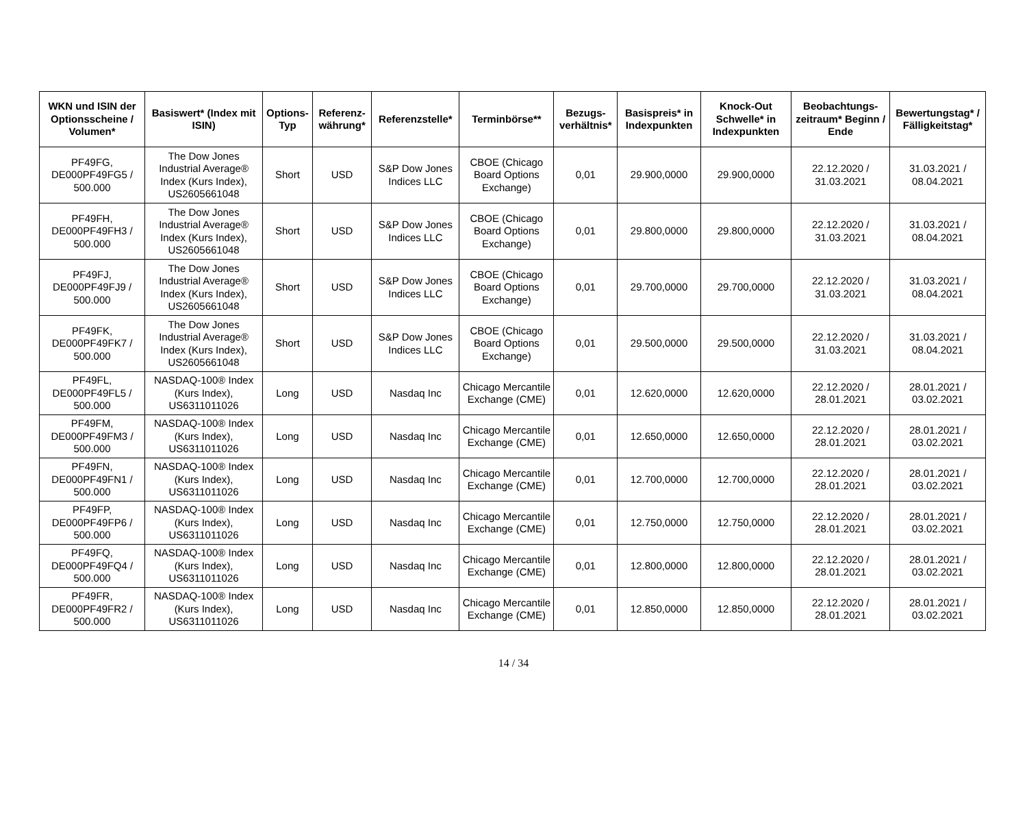| WKN und ISIN der Optionsscheine / Volumen* | Basiswert* (Index mit ISIN) | Options-Typ | Referenz-währung* | Referenzstelle* | Terminbörse** | Bezugs-verhältnis* | Basispreis* in Indexpunkten | Knock-Out Schwelle* in Indexpunkten | Beobachtungs-zeitraum* Beginn / Ende | Bewertungstag* / Fälligkeitstag* |
| --- | --- | --- | --- | --- | --- | --- | --- | --- | --- | --- |
| PF49FG, DE000PF49FG5 / 500.000 | The Dow Jones Industrial Average® Index (Kurs Index), US2605661048 | Short | USD | S&P Dow Jones Indices LLC | CBOE (Chicago Board Options Exchange) | 0,01 | 29.900,0000 | 29.900,0000 | 22.12.2020 / 31.03.2021 | 31.03.2021 / 08.04.2021 |
| PF49FH, DE000PF49FH3 / 500.000 | The Dow Jones Industrial Average® Index (Kurs Index), US2605661048 | Short | USD | S&P Dow Jones Indices LLC | CBOE (Chicago Board Options Exchange) | 0,01 | 29.800,0000 | 29.800,0000 | 22.12.2020 / 31.03.2021 | 31.03.2021 / 08.04.2021 |
| PF49FJ, DE000PF49FJ9 / 500.000 | The Dow Jones Industrial Average® Index (Kurs Index), US2605661048 | Short | USD | S&P Dow Jones Indices LLC | CBOE (Chicago Board Options Exchange) | 0,01 | 29.700,0000 | 29.700,0000 | 22.12.2020 / 31.03.2021 | 31.03.2021 / 08.04.2021 |
| PF49FK, DE000PF49FK7 / 500.000 | The Dow Jones Industrial Average® Index (Kurs Index), US2605661048 | Short | USD | S&P Dow Jones Indices LLC | CBOE (Chicago Board Options Exchange) | 0,01 | 29.500,0000 | 29.500,0000 | 22.12.2020 / 31.03.2021 | 31.03.2021 / 08.04.2021 |
| PF49FL, DE000PF49FL5 / 500.000 | NASDAQ-100® Index (Kurs Index), US6311011026 | Long | USD | Nasdaq Inc | Chicago Mercantile Exchange (CME) | 0,01 | 12.620,0000 | 12.620,0000 | 22.12.2020 / 28.01.2021 | 28.01.2021 / 03.02.2021 |
| PF49FM, DE000PF49FM3 / 500.000 | NASDAQ-100® Index (Kurs Index), US6311011026 | Long | USD | Nasdaq Inc | Chicago Mercantile Exchange (CME) | 0,01 | 12.650,0000 | 12.650,0000 | 22.12.2020 / 28.01.2021 | 28.01.2021 / 03.02.2021 |
| PF49FN, DE000PF49FN1 / 500.000 | NASDAQ-100® Index (Kurs Index), US6311011026 | Long | USD | Nasdaq Inc | Chicago Mercantile Exchange (CME) | 0,01 | 12.700,0000 | 12.700,0000 | 22.12.2020 / 28.01.2021 | 28.01.2021 / 03.02.2021 |
| PF49FP, DE000PF49FP6 / 500.000 | NASDAQ-100® Index (Kurs Index), US6311011026 | Long | USD | Nasdaq Inc | Chicago Mercantile Exchange (CME) | 0,01 | 12.750,0000 | 12.750,0000 | 22.12.2020 / 28.01.2021 | 28.01.2021 / 03.02.2021 |
| PF49FQ, DE000PF49FQ4 / 500.000 | NASDAQ-100® Index (Kurs Index), US6311011026 | Long | USD | Nasdaq Inc | Chicago Mercantile Exchange (CME) | 0,01 | 12.800,0000 | 12.800,0000 | 22.12.2020 / 28.01.2021 | 28.01.2021 / 03.02.2021 |
| PF49FR, DE000PF49FR2 / 500.000 | NASDAQ-100® Index (Kurs Index), US6311011026 | Long | USD | Nasdaq Inc | Chicago Mercantile Exchange (CME) | 0,01 | 12.850,0000 | 12.850,0000 | 22.12.2020 / 28.01.2021 | 28.01.2021 / 03.02.2021 |
14 / 34